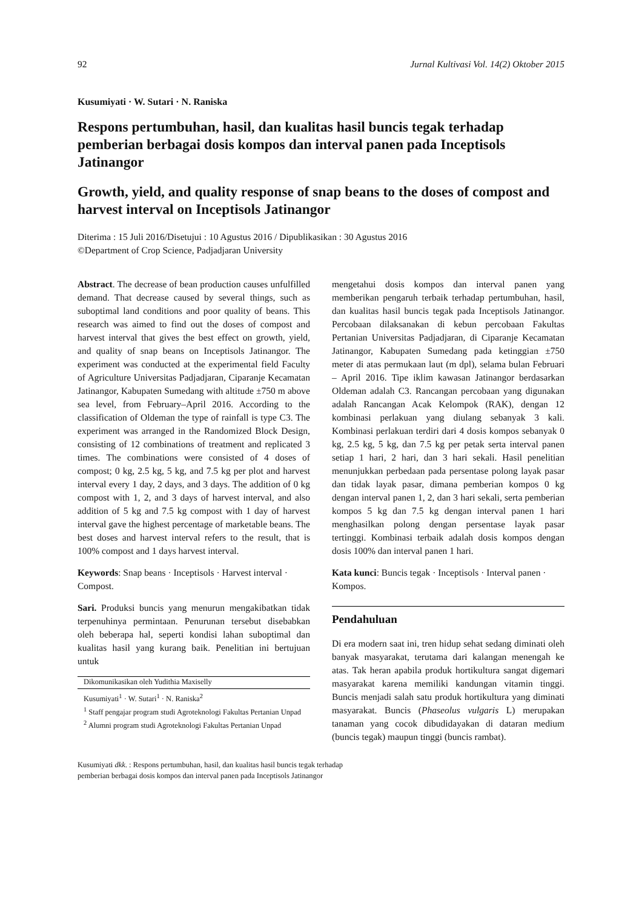92 Jurnal Kultivasi Vol. 14(2) Oktober 2015
Kusumiyati · W. Sutari · N. Raniska
Respons pertumbuhan, hasil, dan kualitas hasil buncis tegak terhadap pemberian berbagai dosis kompos dan interval panen pada Inceptisols Jatinangor
Growth, yield, and quality response of snap beans to the doses of compost and harvest interval on Inceptisols Jatinangor
Diterima : 15 Juli 2016/Disetujui : 10 Agustus 2016 / Dipublikasikan : 30 Agustus 2016
©Department of Crop Science, Padjadjaran University
Abstract. The decrease of bean production causes unfulfilled demand. That decrease caused by several things, such as suboptimal land conditions and poor quality of beans. This research was aimed to find out the doses of compost and harvest interval that gives the best effect on growth, yield, and quality of snap beans on Inceptisols Jatinangor. The experiment was conducted at the experimental field Faculty of Agriculture Universitas Padjadjaran, Ciparan­je Kecamatan Jatinangor, Kabupaten Sumedang with altitude ±750 m above sea level, from February–April 2016. According to the classifica­tion of Oldeman the type of rainfall is type C3. The experiment was arranged in the Random­ized Block Design, consisting of 12 combinations of treatment and replicated 3 times. The combinations were consisted of 4 doses of compost; 0 kg, 2.5 kg, 5 kg, and 7.5 kg per plot and harvest interval every 1 day, 2 days, and 3 days. The addition of 0 kg compost with 1, 2, and 3 days of harvest interval, and also addition of 5 kg and 7.5 kg compost with 1 day of harvest interval gave the highest percentage of market­able beans. The best doses and harvest interval refers to the result, that is 100% compost and 1 days harvest interval.
Keywords: Snap beans · Inceptisols · Harvest interval · Compost.
Sari. Produksi buncis yang menurun meng­akibatkan tidak terpenuhinya permintaan. Penurunan tersebut disebabkan oleh beberapa hal, seperti kondisi lahan suboptimal dan kualitas hasil yang kurang baik. Penelitian ini bertujuan untuk
Dikomunikasikan oleh Yudithia Maxiselly
Kusumiyati<sup>1</sup> · W. Sutari<sup>1</sup> · N. Raniska<sup>2</sup>
<sup>1</sup> Staff pengajar program studi Agroteknologi Fakultas Pertanian Unpad
<sup>2</sup> Alumni program studi Agroteknologi Fakultas Pertanian Unpad
mengetahui dosis kompos dan interval panen yang memberikan pengaruh terbaik terhadap pertumbuhan, hasil, dan kualitas hasil buncis tegak pada Inceptisols Jatinangor. Percobaan dilak­sanakan di kebun percobaan Fakultas Pertanian Universitas Padjadjaran, di Ciparanje Kecamatan Jatinangor, Kabupaten Sumedang pada ketinggian ±750 meter di atas permukaan laut (m dpl), selama bulan Februari – April 2016. Tipe iklim kawasan Jatinangor berdasarkan Oldeman adalah C3. Rancangan percobaan yang digunakan adalah Rancangan Acak Kelompok (RAK), dengan 12 kombinasi perlakuan yang diulang sebanyak 3 kali. Kombinasi perlakuan terdiri dari 4 dosis kompos sebanyak 0 kg, 2.5 kg, 5 kg, dan 7.5 kg per petak serta interval panen setiap 1 hari, 2 hari, dan 3 hari sekali. Hasil penelitian menunjukkan perbedaan pada persentase polong layak pasar dan tidak layak pasar, dimana pemberian kompos 0 kg dengan interval panen 1, 2, dan 3 hari sekali, serta pemberian kompos 5 kg dan 7.5 kg dengan interval panen 1 hari menghasilkan polong dengan persentase layak pasar tertinggi. Kombinasi terbaik adalah dosis kompos dengan dosis 100% dan interval panen 1 hari.
Kata kunci: Buncis tegak · Inceptisols · Interval panen · Kompos.
Pendahuluan
Di era modern saat ini, tren hidup sehat sedang diminati oleh banyak masyarakat, terutama dari kalangan menengah ke atas. Tak heran apabila produk hortikultura sangat digemari masyarakat karena memiliki kandungan vitamin tinggi. Buncis menjadi salah satu produk hortikultura yang diminati masyarakat. Buncis (Phaseolus vulgaris L) merupakan tanaman yang cocok dibudidayakan di dataran medium (buncis tegak) maupun tinggi (buncis rambat).
Kusumiyati dkk. : Respons pertumbuhan, hasil, dan kualitas hasil buncis tegak terhadap
pemberian berbagai dosis kompos dan interval panen pada Inceptisols Jatinangor